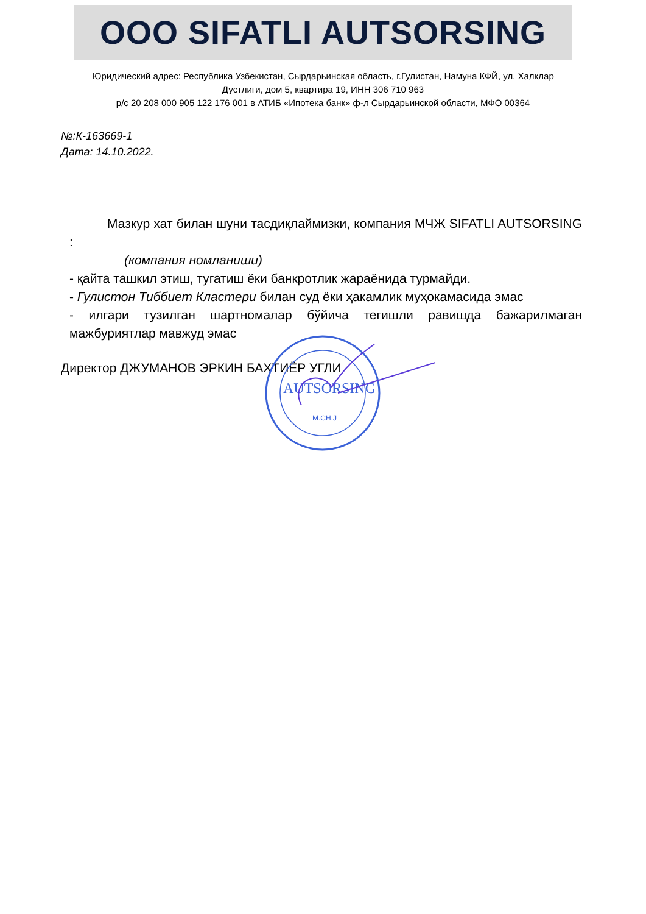OOO SIFATLI AUTSORSING
Юридический адрес: Республика Узбекистан, Сырдарьинская область, г.Гулистан, Намуна КФЙ, ул. Халклар Дустлиги, дом 5, квартира 19, ИНН 306 710 963
р/с 20 208 000 905 122 176 001 в АТИБ «Ипотека банк» ф-л Сырдарьинской области, МФО 00364
№:К-163669-1
Дата: 14.10.2022.
Мазкур хат билан шуни тасдиқлаймизки, компания МЧЖ SIFATLI AUTSORSING :
(компания номланиши)
- қайта ташкил этиш, тугатиш ёки банкротлик жараёнида турмайди.
- Гулистон Тиббиет Кластери билан суд ёки ҳакамлик муҳокамасида эмас
- илгари тузилган шартномалар бўйича тегишли равишда бажарилмаган мажбуриятлар мавжуд эмас
Директор ДЖУМАНОВ ЭРКИН БАХТИЁР УГЛИ
AUTSORSING
M.CH.J